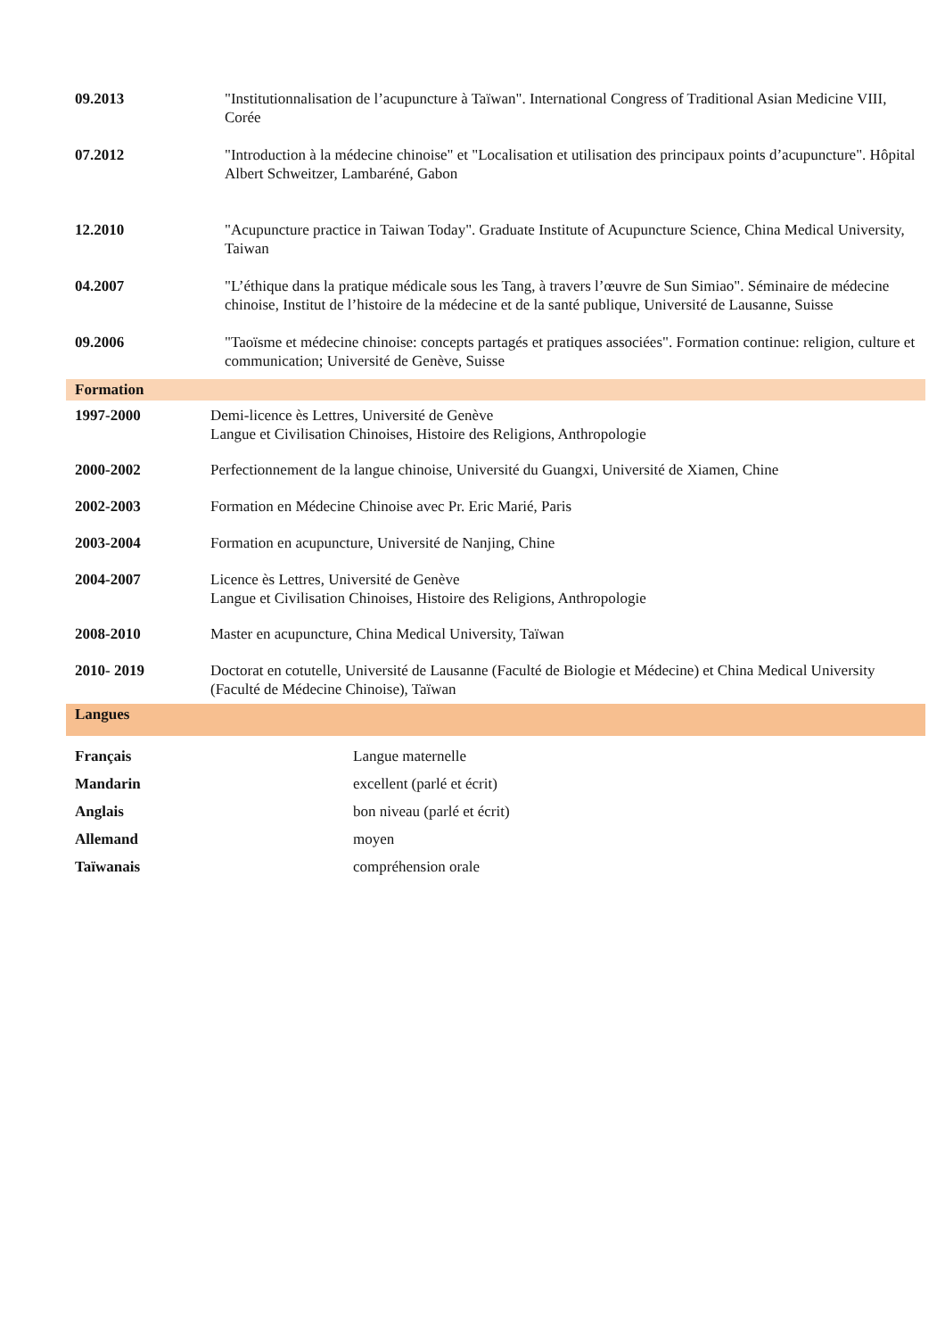| 09.2013 | "Institutionnalisation de l’acupuncture à Taïwan". International Congress of Traditional Asian Medicine VIII, Corée |
| 07.2012 | "Introduction à la médecine chinoise" et "Localisation et utilisation des principaux points d’acupuncture". Hôpital Albert Schweitzer, Lambaréné, Gabon |
| 12.2010 | "Acupuncture practice in Taiwan Today". Graduate Institute of Acupuncture Science, China Medical University, Taiwan |
| 04.2007 | "L’éthique dans la pratique médicale sous les Tang, à travers l’œuvre de Sun Simiao". Séminaire de médecine chinoise, Institut de l’histoire de la médecine et de la santé publique, Université de Lausanne, Suisse |
| 09.2006 | "Taoïsme et médecine chinoise: concepts partagés et pratiques associées". Formation continue: religion, culture et communication; Université de Genève, Suisse |
Formation
| 1997-2000 | Demi-licence ès Lettres, Université de Genève Langue et Civilisation Chinoises, Histoire des Religions, Anthropologie |
| 2000-2002 | Perfectionnement de la langue chinoise, Université du Guangxi, Université de Xiamen, Chine |
| 2002-2003 | Formation en Médecine Chinoise avec Pr. Eric Marié, Paris |
| 2003-2004 | Formation en acupuncture, Université de Nanjing, Chine |
| 2004-2007 | Licence ès Lettres, Université de Genève Langue et Civilisation Chinoises, Histoire des Religions, Anthropologie |
| 2008-2010 | Master en acupuncture, China Medical University, Taïwan |
| 2010- 2019 | Doctorat en cotutelle, Université de Lausanne (Faculté de Biologie et Médecine) et China Medical University (Faculté de Médecine Chinoise), Taïwan |
Langues
| Français | Langue maternelle |
| Mandarin | excellent (parlé et écrit) |
| Anglais | bon niveau (parlé et écrit) |
| Allemand | moyen |
| Taïwanais | compréhension orale |